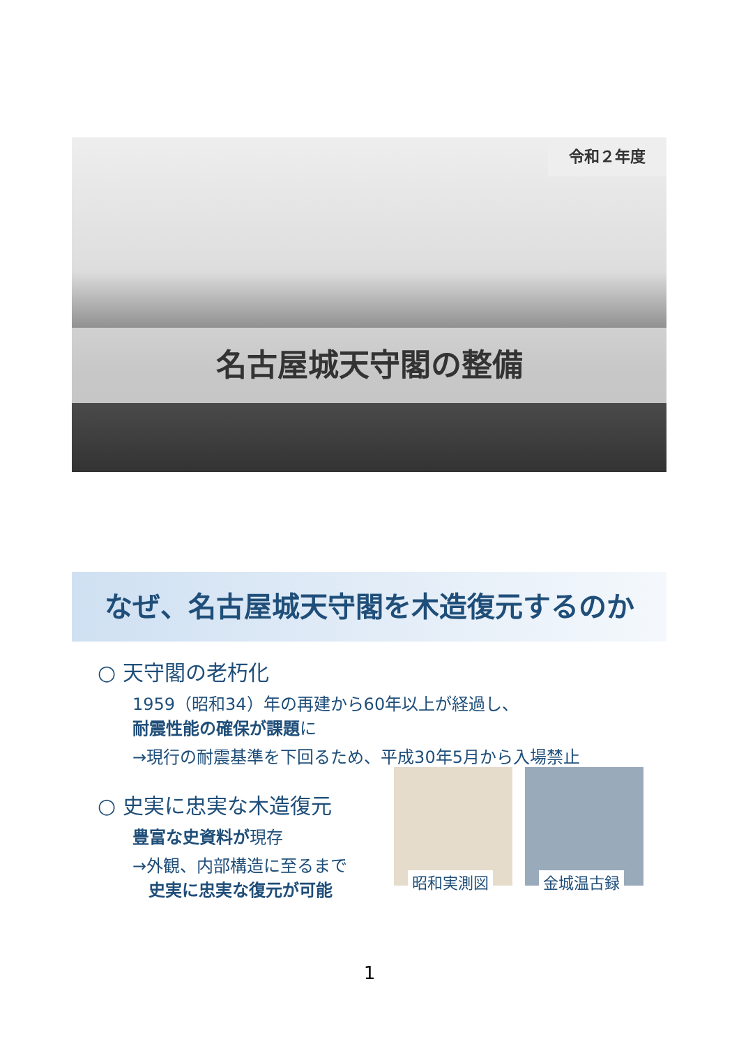令和２年度
名古屋城天守閣の整備
なぜ、名古屋城天守閣を木造復元するのか
○ 天守閣の老朽化
1959（昭和34）年の再建から60年以上が経過し、
耐震性能の確保が課題に
→現行の耐震基準を下回るため、平成30年5月から入場禁止
○ 史実に忠実な木造復元
豊富な史資料が現存
→外観、内部構造に至るまで
史実に忠実な復元が可能
昭和実測図
金城温古録
1